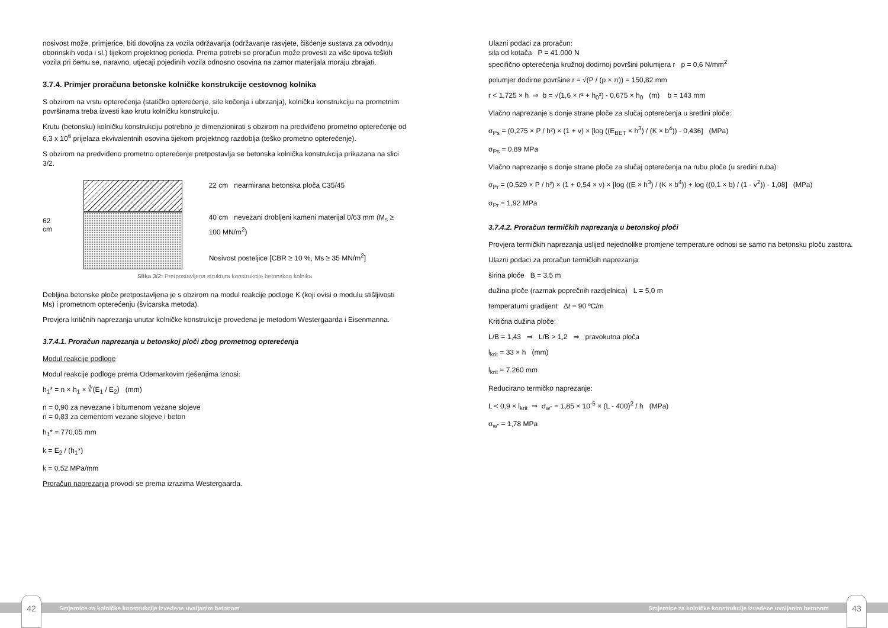nosivost može, primjerice, biti dovoljna za vozila održavanja (održavanje rasvjete, čišćenje sustava za odvodnju oborinskih voda i sl.) tijekom projektnog perioda. Prema potrebi se proračun može provesti za više tipova teških vozila pri čemu se, naravno, utjecaji pojedinih vozila odnosno osovina na zamor materijala moraju zbrajati.
3.7.4. Primjer proračuna betonske kolničke konstrukcije cestovnog kolnika
S obzirom na vrstu opterećenja (statičko opterećenje, sile kočenja i ubrzanja), kolničku konstrukciju na prometnim površinama treba izvesti kao krutu kolničku konstrukciju.
Krutu (betonsku) kolničku konstrukciju potrebno je dimenzionirati s obzirom na predviđeno prometno opterećenje od 6,3 x 10<sup>6</sup> prijelaza ekvivalentnih osovina tijekom projektnog razdoblja (teško prometno opterećenje).
S obzirom na predviđeno prometno opterećenje pretpostavlja se betonska kolnička konstrukcija prikazana na slici 3/2.
62 cm
22 cm nearmirana betonska ploča C35/45
40 cm nevezani drobljeni kameni materijal 0/63 mm (M<sub>s</sub> ≥ 100 MN/m<sup>2</sup>)
Nosivost posteljice [CBR ≥ 10 %, Ms ≥ 35 MN/m<sup>2</sup>]
Slika 3/2: Pretpostavljena struktura konstrukcije betonskog kolnika
Debljina betonske ploče pretpostavljena je s obzirom na modul reakcije podloge K (koji ovisi o modulu stišljivosti Ms) i prometnom opterećenju (švicarska metoda).
Provjera kritičnih naprezanja unutar kolničke konstrukcije provedena je metodom Westergaarda i Eisenmanna.
3.7.4.1. Proračun naprezanja u betonskoj ploči zbog prometnog opterećenja
Modul reakcije podloge
Modul reakcije podloge prema Odemarkovim rješenjima iznosi:
h<sub>1</sub>* = n × h<sub>1</sub> × ∛(E<sub>1</sub> / E<sub>2</sub>) (mm)
n = 0,90 za nevezane i bitumenom vezane slojeve
n = 0,83 za cementom vezane slojeve i beton
h<sub>1</sub>* = 770,05 mm
k = E<sub>2</sub> / (h<sub>1</sub>*)
k = 0,52 MPa/mm
Proračun naprezanja provodi se prema izrazima Westergaarda.
Ulazni podaci za proračun:
sila od kotača P = 41.000 N
specifično opterećenja kružnoj dodirnoj površini polumjera r p = 0,6 N/mm<sup>2</sup>
polumjer dodirne površine r = √(P / (p × π)) = 150,82 mm
r < 1,725 × h ⇒ b = √(1,6 × r² + h<sub>0</sub>²) - 0,675 × h<sub>0</sub> (m) b = 143 mm
Vlačno naprezanje s donje strane ploče za slučaj opterećenja u sredini ploče:
σ<sub>Ps</sub> = (0,275 × P / h²) × (1 + v) × [log ((E<sub>BET</sub> × h<sup>3</sup>) / (K × b<sup>4</sup>)) - 0,436] (MPa)
σ<sub>Ps</sub> = 0,89 MPa
Vlačno naprezanje s donje strane ploče za slučaj opterećenja na rubu ploče (u sredini ruba):
σ<sub>Pr</sub> = (0,529 × P / h²) × (1 + 0,54 × v) × [log ((E × h<sup>3</sup>) / (K × b<sup>4</sup>)) + log ((0,1 × b) / (1 - v<sup>2</sup>)) - 1,08] (MPa)
σ<sub>Pr</sub> = 1,92 MPa
3.7.4.2. Proračun termičkih naprezanja u betonskoj ploči
Provjera termičkih naprezanja uslijed nejednolike promjene temperature odnosi se samo na betonsku ploču zastora.
Ulazni podaci za proračun termičkih naprezanja:
širina ploče B = 3,5 m
dužina ploče (razmak poprečnih razdjelnica) L = 5,0 m
temperaturni gradijent Δt = 90 ºC/m
Kritična dužina ploče:
L/B = 1,43 ⇒ L/B > 1,2 ⇒ pravokutna ploča
l<sub>krit</sub> = 33 × h (mm)
l<sub>krit</sub> = 7.260 mm
Reducirano termičko naprezanje:
L < 0,9 × l<sub>krit</sub> ⇒ σ<sub>w"</sub> = 1,85 × 10<sup>-5</sup> × (L - 400)<sup>2</sup> / h (MPa)
σ<sub>w"</sub> = 1,78 MPa
Smjernice za kolničke konstrukcije izvedene uvaljanim betonom Smjernice za kolničke konstrukcije izvedene uvaljanim betonom
42 43